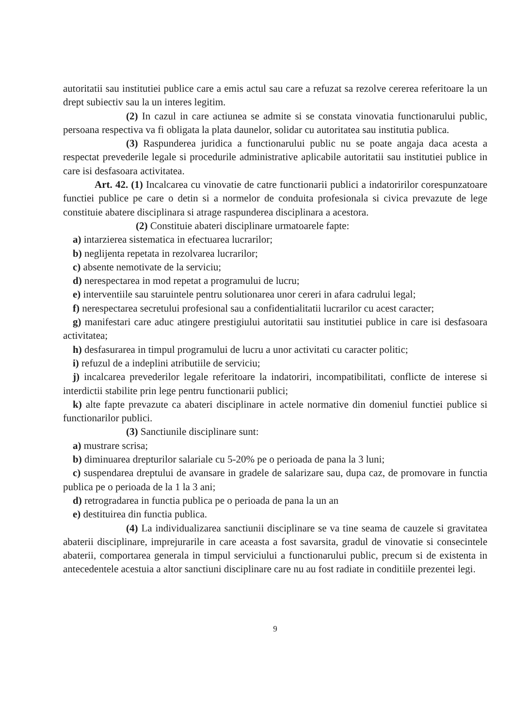autoritatii sau institutiei publice care a emis actul sau care a refuzat sa rezolve cererea referitoare la un drept subiectiv sau la un interes legitim.
(2) In cazul in care actiunea se admite si se constata vinovatia functionarului public, persoana respectiva va fi obligata la plata daunelor, solidar cu autoritatea sau institutia publica.
(3) Raspunderea juridica a functionarului public nu se poate angaja daca acesta a respectat prevederile legale si procedurile administrative aplicabile autoritatii sau institutiei publice in care isi desfasoara activitatea.
Art. 42. (1) Incalcarea cu vinovatie de catre functionarii publici a indatoririlor corespunzatoare functiei publice pe care o detin si a normelor de conduita profesionala si civica prevazute de lege constituie abatere disciplinara si atrage raspunderea disciplinara a acestora.
(2) Constituie abateri disciplinare urmatoarele fapte:
a) intarzierea sistematica in efectuarea lucrarilor;
b) neglijenta repetata in rezolvarea lucrarilor;
c) absente nemotivate de la serviciu;
d) nerespectarea in mod repetat a programului de lucru;
e) interventiile sau staruintele pentru solutionarea unor cereri in afara cadrului legal;
f) nerespectarea secretului profesional sau a confidentialitatii lucrarilor cu acest caracter;
g) manifestari care aduc atingere prestigiului autoritatii sau institutiei publice in care isi desfasoara activitatea;
h) desfasurarea in timpul programului de lucru a unor activitati cu caracter politic;
i) refuzul de a indeplini atributiile de serviciu;
j) incalcarea prevederilor legale referitoare la indatoriri, incompatibilitati, conflicte de interese si interdictii stabilite prin lege pentru functionarii publici;
k) alte fapte prevazute ca abateri disciplinare in actele normative din domeniul functiei publice si functionarilor publici.
(3) Sanctiunile disciplinare sunt:
a) mustrare scrisa;
b) diminuarea drepturilor salariale cu 5-20% pe o perioada de pana la 3 luni;
c) suspendarea dreptului de avansare in gradele de salarizare sau, dupa caz, de promovare in functia publica pe o perioada de la 1 la 3 ani;
d) retrogradarea in functia publica pe o perioada de pana la un an
e) destituirea din functia publica.
(4) La individualizarea sanctiunii disciplinare se va tine seama de cauzele si gravitatea abaterii disciplinare, imprejurarile in care aceasta a fost savarsita, gradul de vinovatie si consecintele abaterii, comportarea generala in timpul serviciului a functionarului public, precum si de existenta in antecedentele acestuia a altor sanctiuni disciplinare care nu au fost radiate in conditiile prezentei legi.
9